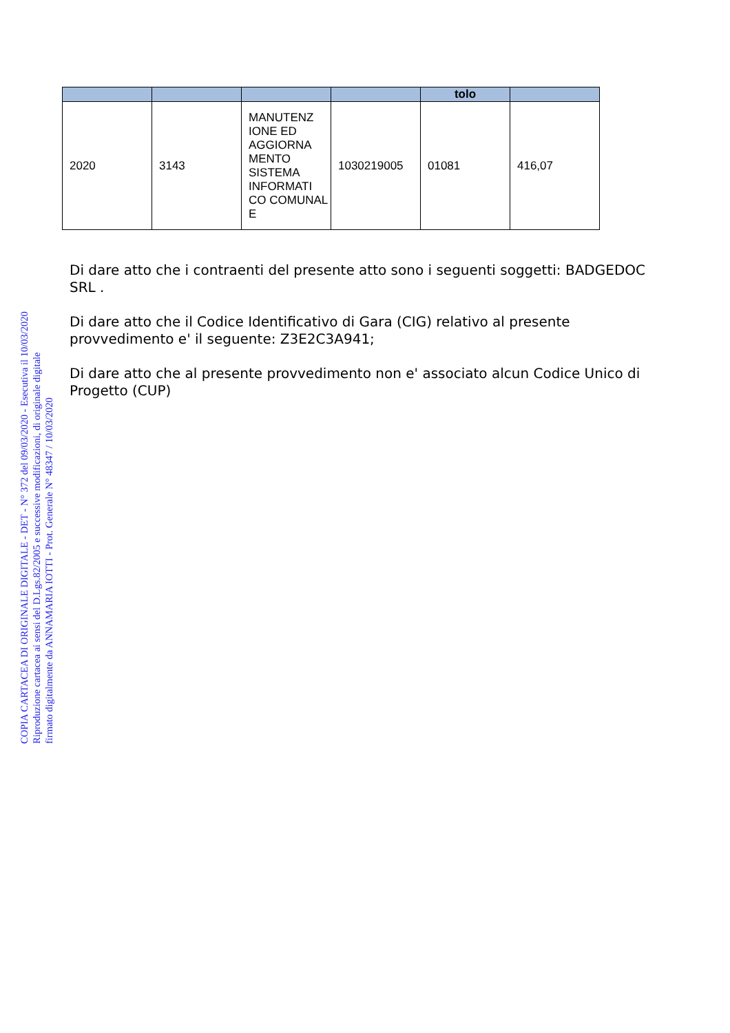| | | | | tolo | |
| --- | --- | --- | --- | --- | --- |
| 2020 | 3143 | MANUTENZ IONE ED AGGIORNA MENTO SISTEMA INFORMATI CO COMUNAL E | 1030219005 | 01081 | 416,07 |
Di dare atto che i contraenti del presente atto sono i seguenti soggetti: BADGEDOC SRL .
Di dare atto che il Codice Identificativo di Gara (CIG) relativo al presente provvedimento e' il seguente: Z3E2C3A941;
Di dare atto che al presente provvedimento non e' associato alcun Codice Unico di Progetto (CUP)
COPIA CARTACEA DI ORIGINALE DIGITALE - DET - N° 372 del 09/03/2020 - Esecutiva il 10/03/2020
Riproduzione cartacea ai sensi del D.Lgs.82/2005 e successive modificazioni, di originale digitale
firmato digitalmente da ANNAMARIA IOTTI - Prot. Generale N° 48347 / 10/03/2020